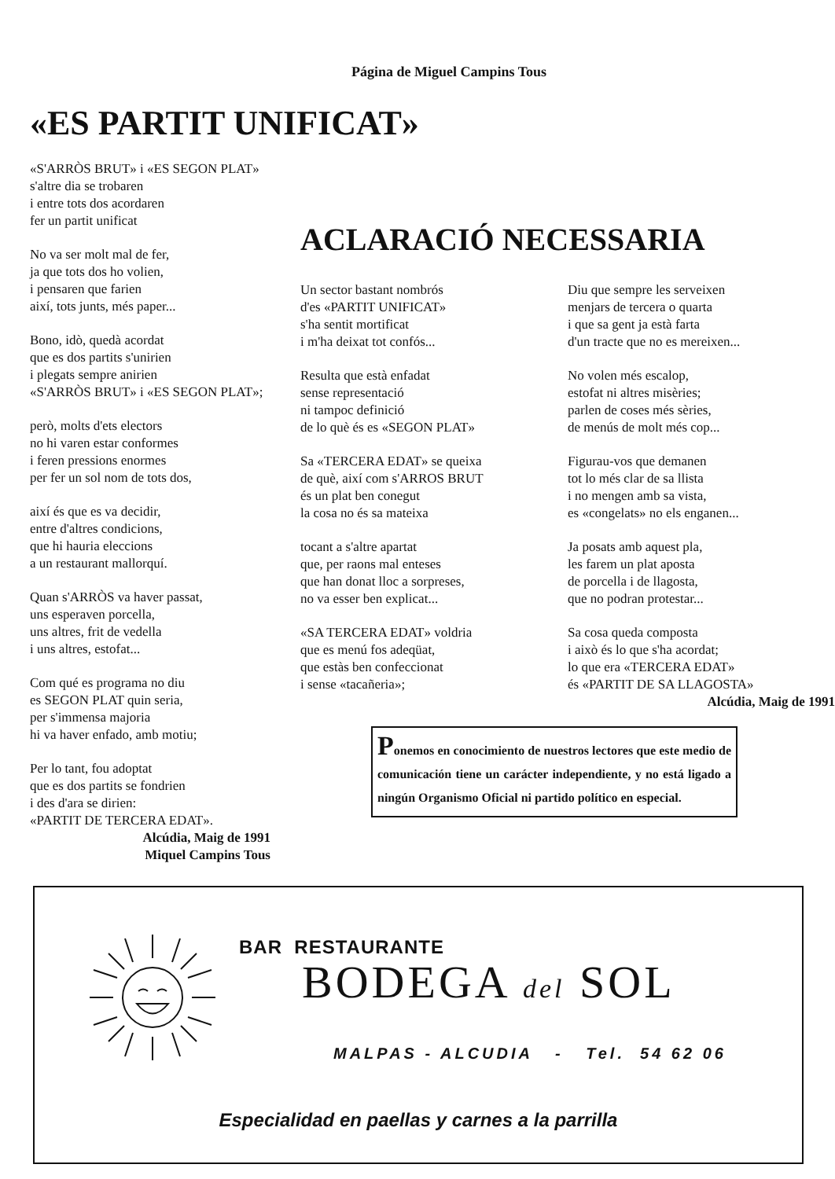Página de Miguel Campins Tous
«ES PARTIT UNIFICAT»
«S'ARRÒS BRUT» i «ES SEGON PLAT»
s'altre dia se trobaren
i entre tots dos acordaren
fer un partit unificat
No va ser molt mal de fer,
ja que tots dos ho volien,
i pensaren que farien
així, tots junts, més paper...
Bono, idò, quedà acordat
que es dos partits s'unirien
i plegats sempre anirien
«S'ARRÒS BRUT» i «ES SEGON PLAT»;
però, molts d'ets electors
no hi varen estar conformes
i feren pressions enormes
per fer un sol nom de tots dos,
així és que es va decidir,
entre d'altres condicions,
que hi hauria eleccions
a un restaurant mallorquí.
Quan s'ARRÒS va haver passat,
uns esperaven porcella,
uns altres, frit de vedella
i uns altres, estofat...
Com qué es programa no diu
es SEGON PLAT quin seria,
per s'immensa majoria
hi va haver enfado, amb motiu;
Per lo tant, fou adoptat
que es dos partits se fondrien
i des d'ara se dirien:
«PARTIT DE TERCERA EDAT».
Alcúdia, Maig de 1991
Miquel Campins Tous
ACLARACIÓ NECESSARIA
Un sector bastant nombrós
d'es «PARTIT UNIFICAT»
s'ha sentit mortificat
i m'ha deixat tot confós...
Resulta que està enfadat
sense representació
ni tampoc definició
de lo què és es «SEGON PLAT»
Sa «TERCERA EDAT» se queixa
de què, així com s'ARROS BRUT
és un plat ben conegut
la cosa no és sa mateixa
tocant a s'altre apartat
que, per raons mal enteses
que han donat lloc a sorpreses,
no va esser ben explicat...
«SA TERCERA EDAT» voldria
que es menú fos adeqüat,
que estàs ben confeccionat
i sense «tacañeria»;
Diu que sempre les serveixen
menjars de tercera o quarta
i que sa gent ja està farta
d'un tracte que no es mereixen...
No volen més escalop,
estofat ni altres misèries;
parlen de coses més sèries,
de menús de molt més cop...
Figurau-vos que demanen
tot lo més clar de sa llista
i no mengen amb sa vista,
es «congelats» no els enganen...
Ja posats amb aquest pla,
les farem un plat aposta
de porcella i de llagosta,
que no podran protestar...
Sa cosa queda composta
i això és lo que s'ha acordat;
lo que era «TERCERA EDAT»
és «PARTIT DE SA LLAGOSTA»
Alcúdia, Maig de 1991
Ponemos en conocimiento de nuestros lectores que este medio de comunicación tiene un carácter independiente, y no está ligado a ningún Organismo Oficial ni partido político en especial.
BAR RESTAURANTE
BODEGA del SOL
MALPAS - ALCUDIA - Tel. 54 62 06
Especialidad en paellas y carnes a la parrilla